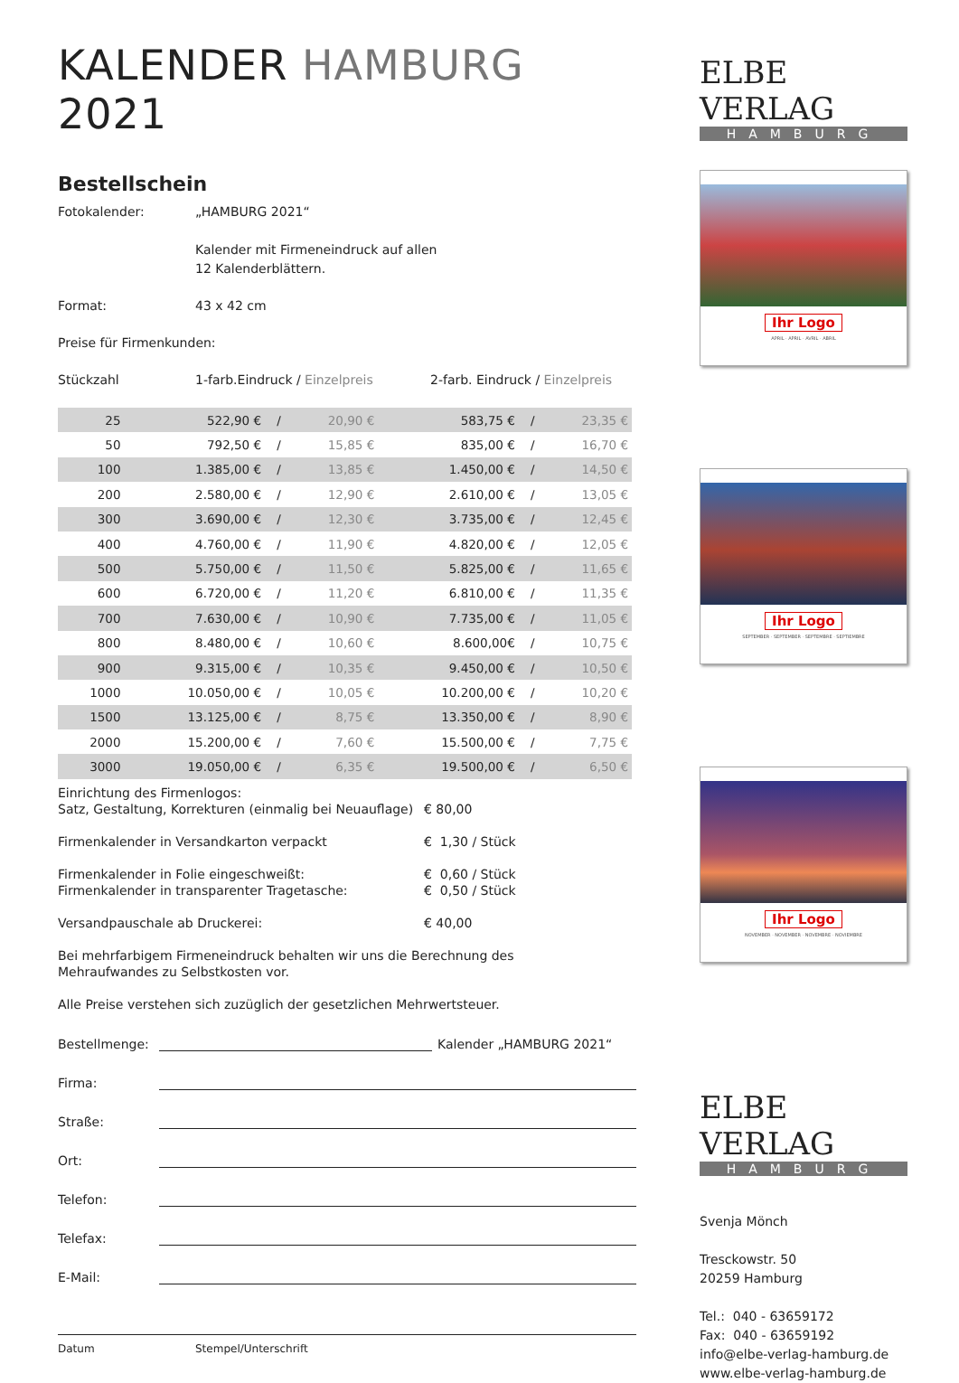KALENDER HAMBURG 2021
Bestellschein
Fotokalender: „HAMBURG 2021“
Kalender mit Firmeneindruck auf allen
12 Kalenderblättern.
Format: 43 x 42 cm
Preise für Firmenkunden:
Stückzahl 1-farb.Eindruck / Einzelpreis 2-farb. Eindruck / Einzelpreis
| 25 | 522,90 € | / | 20,90 € | 583,75 € | / | 23,35 € |
| 50 | 792,50 € | / | 15,85 € | 835,00 € | / | 16,70 € |
| 100 | 1.385,00 € | / | 13,85 € | 1.450,00 € | / | 14,50 € |
| 200 | 2.580,00 € | / | 12,90 € | 2.610,00 € | / | 13,05 € |
| 300 | 3.690,00 € | / | 12,30 € | 3.735,00 € | / | 12,45 € |
| 400 | 4.760,00 € | / | 11,90 € | 4.820,00 € | / | 12,05 € |
| 500 | 5.750,00 € | / | 11,50 € | 5.825,00 € | / | 11,65 € |
| 600 | 6.720,00 € | / | 11,20 € | 6.810,00 € | / | 11,35 € |
| 700 | 7.630,00 € | / | 10,90 € | 7.735,00 € | / | 11,05 € |
| 800 | 8.480,00 € | / | 10,60 € | 8.600,00€ | / | 10,75 € |
| 900 | 9.315,00 € | / | 10,35 € | 9.450,00 € | / | 10,50 € |
| 1000 | 10.050,00 € | / | 10,05 € | 10.200,00 € | / | 10,20 € |
| 1500 | 13.125,00 € | / | 8,75 € | 13.350,00 € | / | 8,90 € |
| 2000 | 15.200,00 € | / | 7,60 € | 15.500,00 € | / | 7,75 € |
| 3000 | 19.050,00 € | / | 6,35 € | 19.500,00 € | / | 6,50 € |
Einrichtung des Firmenlogos:
Satz, Gestaltung, Korrekturen (einmalig bei Neuauflage)
€ 80,00
Firmenkalender in Versandkarton verpackt € 1,30 / Stück
Firmenkalender in Folie eingeschweißt:
Firmenkalender in transparenter Tragetasche:
€ 0,60 / Stück
€ 0,50 / Stück
Versandpauschale ab Druckerei: € 40,00
Bei mehrfarbigem Firmeneindruck behalten wir uns die Berechnung des
Mehraufwandes zu Selbstkosten vor.
Alle Preise verstehen sich zuzüglich der gesetzlichen Mehrwertsteuer.
Bestellmenge:
Kalender „HAMBURG 2021“
Firma:
Straße:
Ort:
Telefon:
Telefax:
E-Mail:
Datum Stempel/Unterschrift
ELBE VERLAG
HAMBURG
Ihr Logo
APRIL · APRIL · AVRIL · ABRIL
Ihr Logo
SEPTEMBER · SEPTEMBER · SEPTEMBRE · SEPTIEMBRE
Ihr Logo
NOVEMBER · NOVEMBER · NOVEMBRE · NOVIEMBRE
ELBE VERLAG
HAMBURG
Svenja Mönch
Tresckowstr. 50
20259 Hamburg
Tel.: 040 - 63659172
Fax: 040 - 63659192
info@elbe-verlag-hamburg.de
www.elbe-verlag-hamburg.de